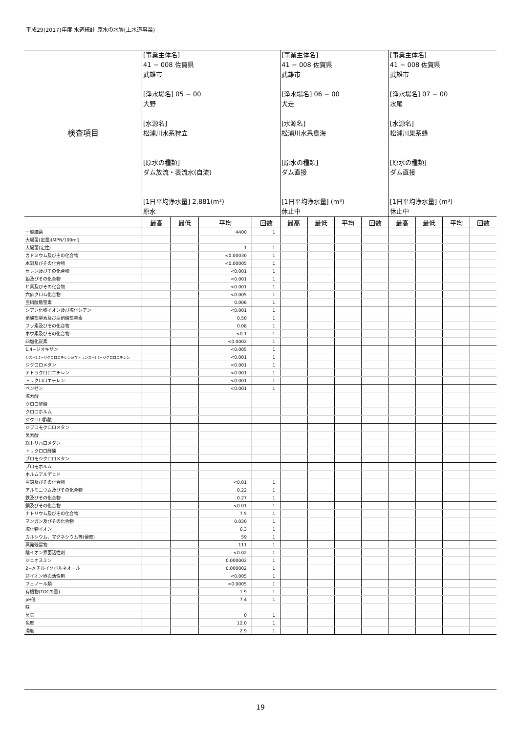平成29(2017)年度 水道統計 原水の水質(上水道事業)
| 検査項目 | [事業主体名] 41 − 008 佐賀県 武雄市 [浄水場名] 05 − 00 大野 [水源名] 松浦川水系狩立 [原水の種類] ダム放流・表流水(自流) [1日平均浄水量] 2,881(m³) 原水 | | | | [事業主体名] 41 − 008 佐賀県 武雄市 [浄水場名] 06 − 00 犬走 [水源名] 松浦川水系鳥海 [原水の種類] ダム直接 [1日平均浄水量] (m³) 休止中 | | | | [事業主体名] 41 − 008 佐賀県 武雄市 [浄水場名] 07 − 00 水尾 [水源名] 松浦川巣系蜂 [原水の種類] ダム直接 [1日平均浄水量] (m³) 休止中 | | | |
| | 最高 | 最低 | 平均 | 回数 | 最高 | 最低 | 平均 | 回数 | 最高 | 最低 | 平均 | 回数 |
| 一般細菌 | | | 4400 | 1 | | | | | | | | |
| 大腸菌(定量)(MPN/100ml) | | | | | | | | | | | | |
| 大腸菌(定性) | | | 1 | 1 | | | | | | | | |
| カドミウム及びその化合物 | | | <0.00030 | 1 | | | | | | | | |
| 水銀及びその化合物 | | | <0.00005 | 1 | | | | | | | | |
| セレン及びその化合物 | | | <0.001 | 1 | | | | | | | | |
| 鉛及びその化合物 | | | <0.001 | 1 | | | | | | | | |
| ヒ素及びその化合物 | | | <0.001 | 1 | | | | | | | | |
| 六価クロム化合物 | | | <0.005 | 1 | | | | | | | | |
| 亜硝酸態窒素 | | | 0.006 | 1 | | | | | | | | |
| シアン化物イオン及び塩化シアン | | | <0.001 | 1 | | | | | | | | |
| 硝酸態窒素及び亜硝酸態窒素 | | | 0.50 | 1 | | | | | | | | |
| フッ素及びその化合物 | | | 0.08 | 1 | | | | | | | | |
| ホウ素及びその化合物 | | | <0.1 | 1 | | | | | | | | |
| 四塩化炭素 | | | <0.0002 | 1 | | | | | | | | |
| 1,4−ジオキサン | | | <0.005 | 1 | | | | | | | | |
| シス−1,2−ジクロロエチレン及びトランス−1,2−ジクロロエチレン | | | <0.001 | 1 | | | | | | | | |
| ジクロロメタン | | | <0.001 | 1 | | | | | | | | |
| テトラクロロエチレン | | | <0.001 | 1 | | | | | | | | |
| トリクロロエチレン | | | <0.001 | 1 | | | | | | | | |
| ベンゼン | | | <0.001 | 1 | | | | | | | | |
| 塩素酸 | | | | | | | | | | | | |
| クロロ酢酸 | | | | | | | | | | | | |
| クロロホルム | | | | | | | | | | | | |
| ジクロロ酢酸 | | | | | | | | | | | | |
| ジブロモクロロメタン | | | | | | | | | | | | |
| 臭素酸 | | | | | | | | | | | | |
| 総トリハロメタン | | | | | | | | | | | | |
| トリクロロ酢酸 | | | | | | | | | | | | |
| ブロモジクロロメタン | | | | | | | | | | | | |
| ブロモホルム | | | | | | | | | | | | |
| ホルムアルデヒド | | | | | | | | | | | | |
| 亜鉛及びその化合物 | | | <0.01 | 1 | | | | | | | | |
| アルミニウム及びその化合物 | | | 0.22 | 1 | | | | | | | | |
| 鉄及びその化合物 | | | 0.27 | 1 | | | | | | | | |
| 銅及びその化合物 | | | <0.01 | 1 | | | | | | | | |
| ナトリウム及びその化合物 | | | 7.5 | 1 | | | | | | | | |
| マンガン及びその化合物 | | | 0.030 | 1 | | | | | | | | |
| 塩化物イオン | | | 6.3 | 1 | | | | | | | | |
| カルシウム、マグネシウム等(硬度) | | | 59 | 1 | | | | | | | | |
| 蒸発残留物 | | | 111 | 1 | | | | | | | | |
| 陰イオン界面活性剤 | | | <0.02 | 1 | | | | | | | | |
| ジェオスミン | | | 0.000002 | 1 | | | | | | | | |
| 2−メチルイソボルネオール | | | 0.000002 | 1 | | | | | | | | |
| 非イオン界面活性剤 | | | <0.005 | 1 | | | | | | | | |
| フェノール類 | | | <0.0005 | 1 | | | | | | | | |
| 有機物(TOCの量) | | | 1.9 | 1 | | | | | | | | |
| pH値 | | | 7.4 | 1 | | | | | | | | |
| 味 | | | | | | | | | | | | |
| 臭気 | | | 0 | 1 | | | | | | | | |
| 色度 | | | 12.0 | 1 | | | | | | | | |
| 濁度 | | | 2.9 | 1 | | | | | | | | |
19